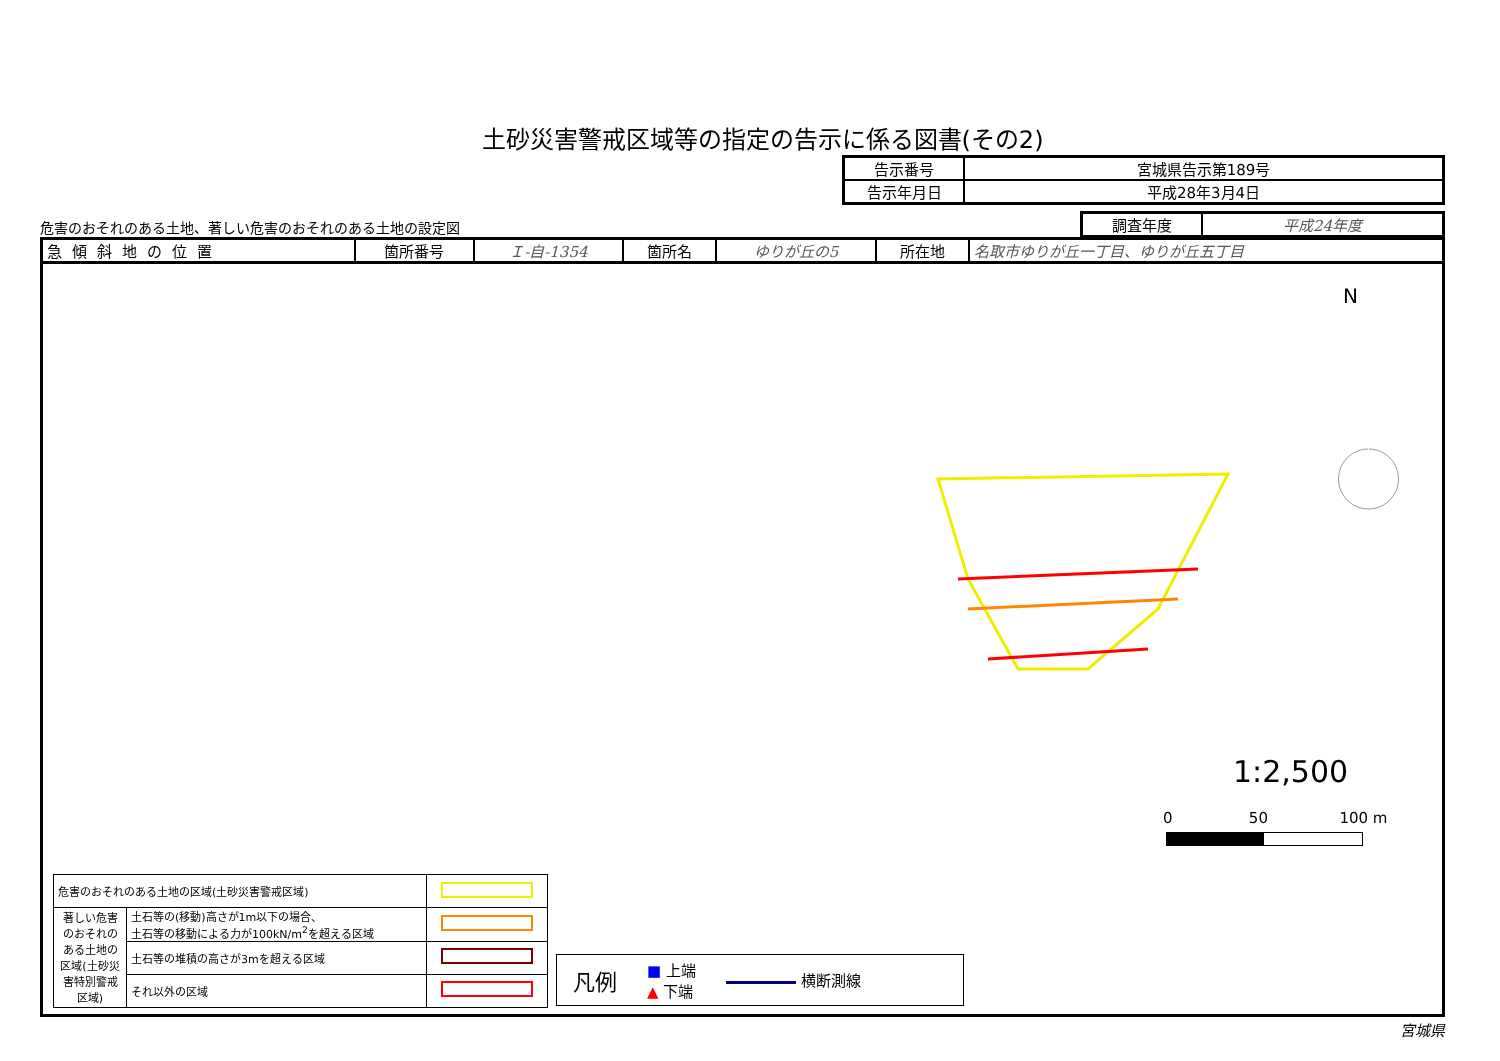土砂災害警戒区域等の指定の告示に係る図書(その2)
| 告示番号 | 宮城県告示第189号 |
| 告示年月日 | 平成28年3月4日 |
危害のおそれのある土地、著しい危害のおそれのある土地の設定図
| 調査年度 | 平成24年度 |
| 急傾斜地の位置 | 箇所番号 | Ｉ-自-1354 | 箇所名 | ゆりが丘の5 | 所在地 | 名取市ゆりが丘一丁目、ゆりが丘五丁目 |
N
1:2,500
0 50 100 m
| 危害のおそれのある土地の区域(土砂災害警戒区域) | | |
| 著しい危害のおそれのある土地の区域(土砂災害特別警戒区域) | 土石等の(移動)高さが1m以下の場合、 土石等の移動による力が100kN/m<sup>2</sup>を超える区域 | |
| | 土石等の堆積の高さが3mを超える区域 | |
| | それ以外の区域 | |
凡例 ■ 上端
▲ 下端 横断測線
宮城県